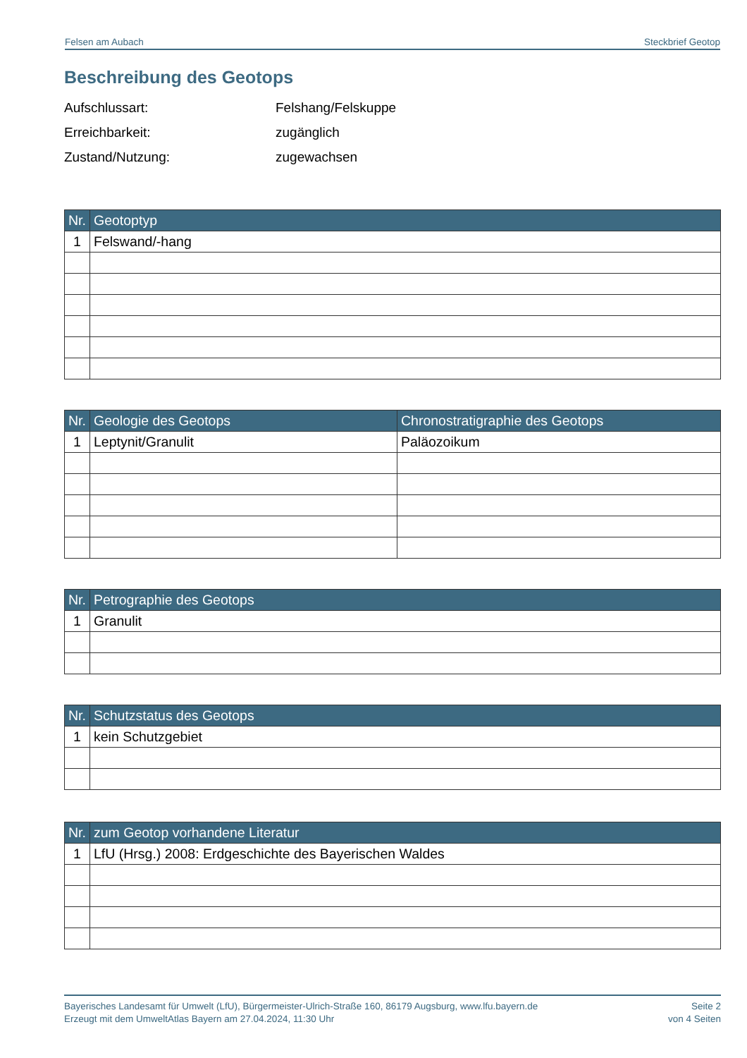Felsen am Aubach Steckbrief Geotop
Beschreibung des Geotops
Aufschlussart: Felshang/Felskuppe
Erreichbarkeit: zugänglich
Zustand/Nutzung: zugewachsen
| Nr. | Geotoptyp |
| --- | --- |
| 1 | Felswand/-hang |
| Nr. | Geologie des Geotops | Chronostratigraphie des Geotops |
| --- | --- | --- |
| 1 | Leptynit/Granulit | Paläozoikum |
| Nr. | Petrographie des Geotops |
| --- | --- |
| 1 | Granulit |
| Nr. | Schutzstatus des Geotops |
| --- | --- |
| 1 | kein Schutzgebiet |
| Nr. | zum Geotop vorhandene Literatur |
| --- | --- |
| 1 | LfU (Hrsg.) 2008: Erdgeschichte des Bayerischen Waldes |
Bayerisches Landesamt für Umwelt (LfU), Bürgermeister-Ulrich-Straße 160, 86179 Augsburg, www.lfu.bayern.de
Erzeugt mit dem UmweltAtlas Bayern am 27.04.2024, 11:30 Uhr
Seite 2
von 4 Seiten